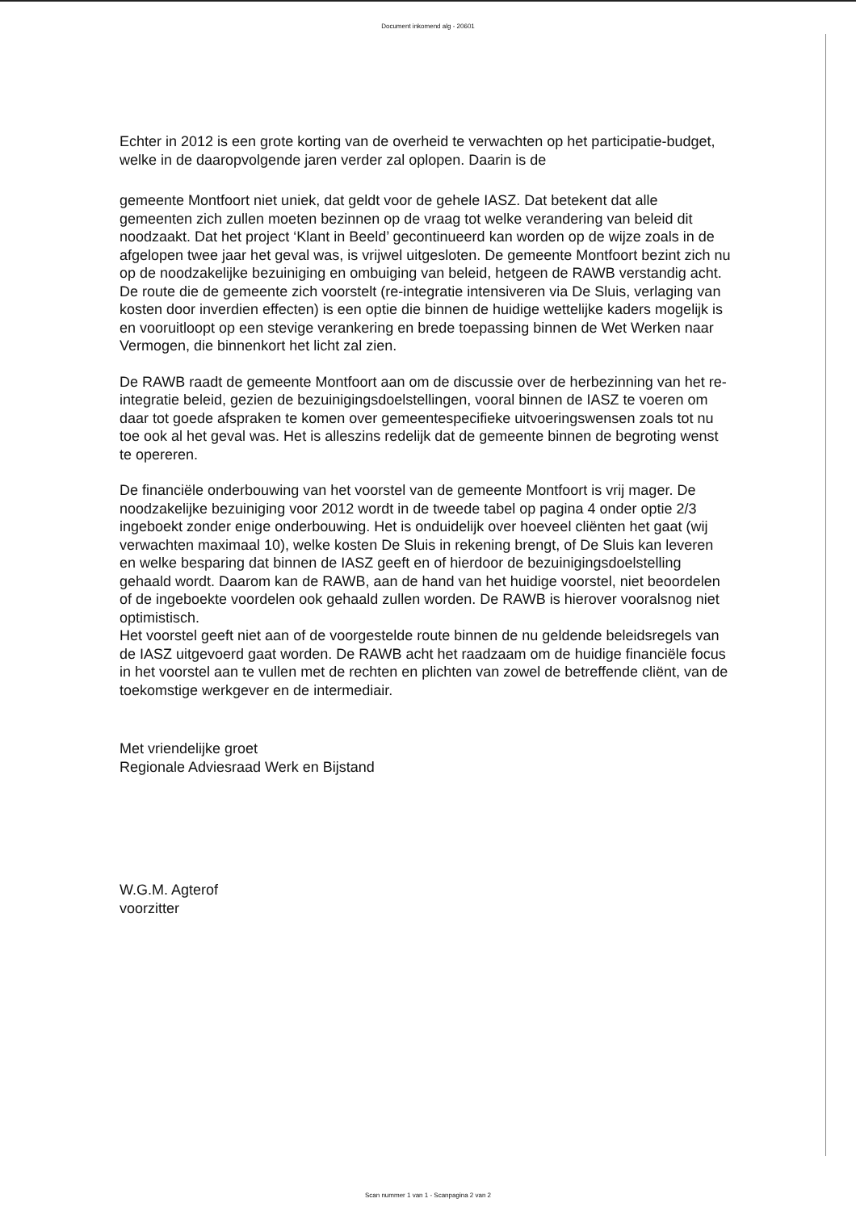Document inkomend alg - 20601
Echter in 2012 is een grote korting van de overheid te verwachten op het participatie-budget, welke in de daaropvolgende jaren verder zal oplopen. Daarin is de
gemeente Montfoort niet uniek, dat geldt voor de gehele IASZ. Dat betekent dat alle gemeenten zich zullen moeten bezinnen op de vraag tot welke verandering van beleid dit noodzaakt. Dat het project ‘Klant in Beeld’ gecontinueerd kan worden op de wijze zoals in de afgelopen twee jaar het geval was, is vrijwel uitgesloten. De gemeente Montfoort bezint zich nu op de noodzakelijke bezuiniging en ombuiging van beleid, hetgeen de RAWB verstandig acht. De route die de gemeente zich voorstelt (re-integratie intensiveren via De Sluis, verlaging van kosten door inverdien effecten) is een optie die binnen de huidige wettelijke kaders mogelijk is en vooruitloopt op een stevige verankering en brede toepassing binnen de Wet Werken naar Vermogen, die binnenkort het licht zal zien.
De RAWB raadt de gemeente Montfoort aan om de discussie over de herbezinning van het re-integratie beleid, gezien de bezuinigingsdoelstellingen, vooral binnen de IASZ te voeren om daar tot goede afspraken te komen over gemeentespecifieke uitvoeringswensen zoals tot nu toe ook al het geval was. Het is alleszins redelijk dat de gemeente binnen de begroting wenst te opereren.
De financiële onderbouwing van het voorstel van de gemeente Montfoort is vrij mager. De noodzakelijke bezuiniging voor 2012 wordt in de tweede tabel op pagina 4 onder optie 2/3 ingeboekt zonder enige onderbouwing. Het is onduidelijk over hoeveel cliënten het gaat (wij verwachten maximaal 10), welke kosten De Sluis in rekening brengt, of De Sluis kan leveren en welke besparing dat binnen de IASZ geeft en of hierdoor de bezuinigingsdoelstelling gehaald wordt. Daarom kan de RAWB, aan de hand van het huidige voorstel, niet beoordelen of de ingeboekte voordelen ook gehaald zullen worden. De RAWB is hierover vooralsnog niet optimistisch.
Het voorstel geeft niet aan of de voorgestelde route binnen de nu geldende beleidsregels van de IASZ uitgevoerd gaat worden. De RAWB acht het raadzaam om de huidige financiële focus in het voorstel aan te vullen met de rechten en plichten van zowel de betreffende cliënt, van de toekomstige werkgever en de intermediair.
Met vriendelijke groet
Regionale Adviesraad Werk en Bijstand
W.G.M. Agterof
voorzitter
Scan nummer 1 van 1 - Scanpagina 2 van 2